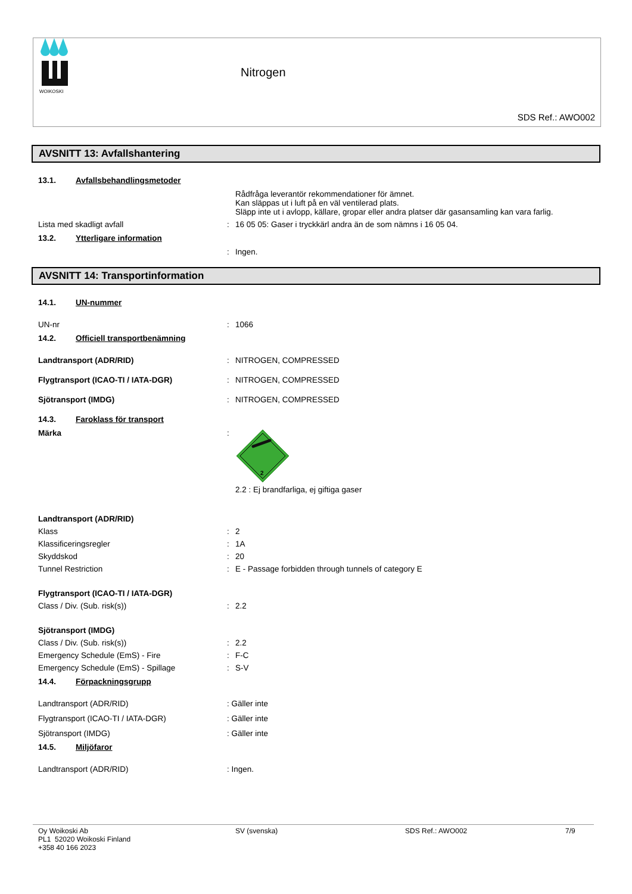WOIKOSKI
Nitrogen
SDS Ref.: AWO002
AVSNITT 13: Avfallshantering
13.1. Avfallsbehandlingsmetoder
Rådfråga leverantör rekommendationer för ämnet.
Kan släppas ut i luft på en väl ventilerad plats.
Släpp inte ut i avlopp, källare, gropar eller andra platser där gasansamling kan vara farlig.
Lista med skadligt avfall : 16 05 05: Gaser i tryckkärl andra än de som nämns i 16 05 04.
13.2. Ytterligare information
: Ingen.
AVSNITT 14: Transportinformation
14.1. UN-nummer
UN-nr : 1066
14.2. Officiell transportbenämning
Landtransport (ADR/RID) : NITROGEN, COMPRESSED
Flygtransport (ICAO-TI / IATA-DGR) : NITROGEN, COMPRESSED
Sjötransport (IMDG) : NITROGEN, COMPRESSED
14.3. Faroklass för transport
Märka :
2
2.2 : Ej brandfarliga, ej giftiga gaser
Landtransport (ADR/RID)
Klass : 2
Klassificeringsregler : 1A
Skyddskod : 20
Tunnel Restriction : E - Passage forbidden through tunnels of category E
Flygtransport (ICAO-TI / IATA-DGR)
Class / Div. (Sub. risk(s)) : 2.2
Sjötransport (IMDG)
Class / Div. (Sub. risk(s)) : 2.2
Emergency Schedule (EmS) - Fire : F-C
Emergency Schedule (EmS) - Spillage : S-V
14.4. Förpackningsgrupp
Landtransport (ADR/RID) : Gäller inte
Flygtransport (ICAO-TI / IATA-DGR) : Gäller inte
Sjötransport (IMDG) : Gäller inte
14.5. Miljöfaror
Landtransport (ADR/RID) : Ingen.
Oy Woikoski Ab
PL1 52020 Woikoski Finland
+358 40 166 2023
SV (svenska) SDS Ref.: AWO002 7/9